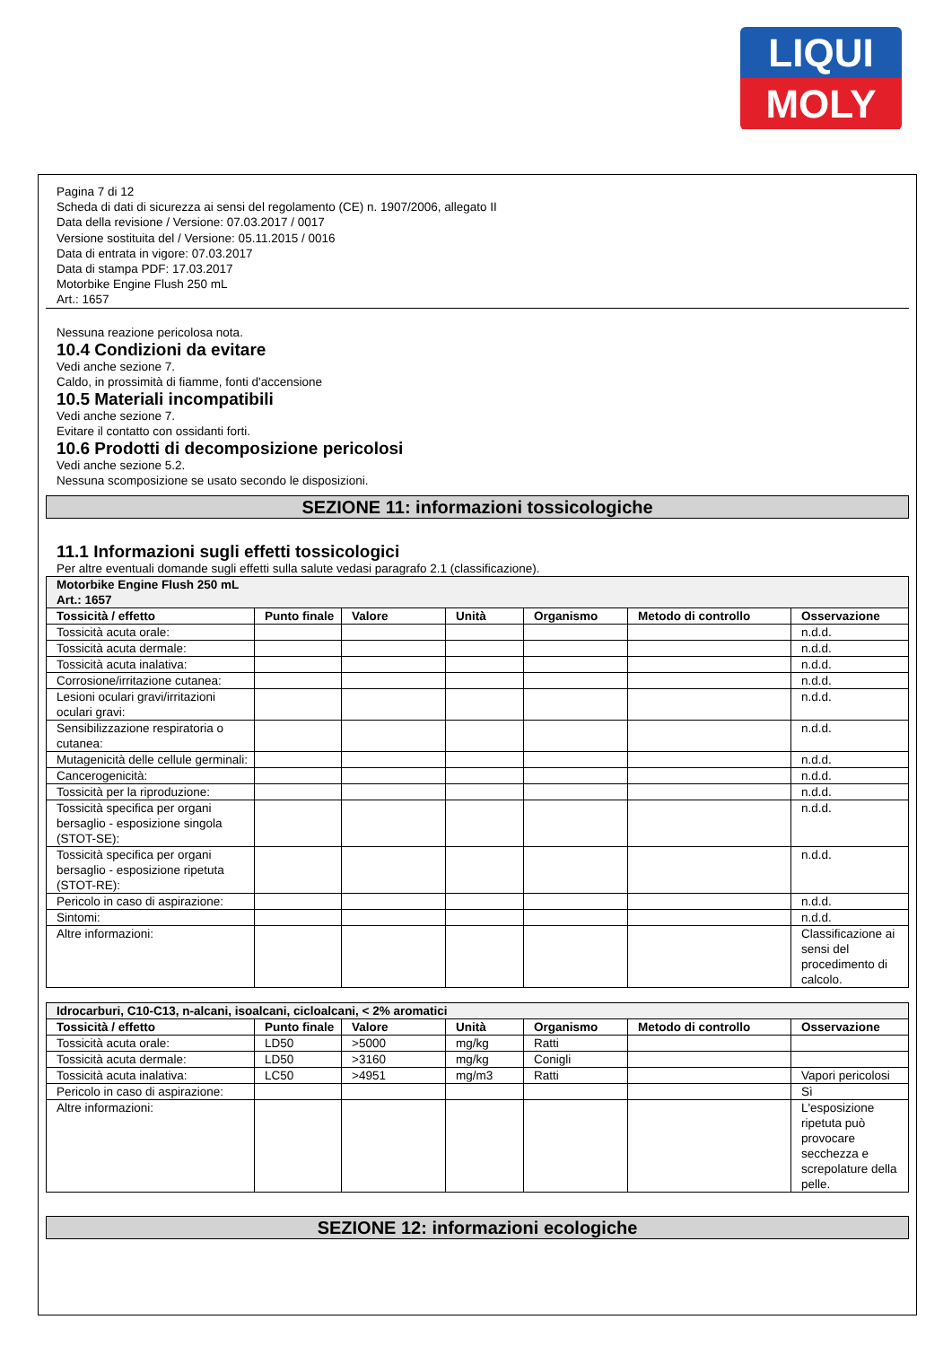LIQUI
MOLY
Pagina 7 di 12
Scheda di dati di sicurezza ai sensi del regolamento (CE) n. 1907/2006, allegato II
Data della revisione / Versione: 07.03.2017 / 0017
Versione sostituita del / Versione: 05.11.2015 / 0016
Data di entrata in vigore: 07.03.2017
Data di stampa PDF: 17.03.2017
Motorbike Engine Flush 250 mL
Art.: 1657
Nessuna reazione pericolosa nota.
10.4 Condizioni da evitare
Vedi anche sezione 7.
Caldo, in prossimità di fiamme, fonti d'accensione
10.5 Materiali incompatibili
Vedi anche sezione 7.
Evitare il contatto con ossidanti forti.
10.6 Prodotti di decomposizione pericolosi
Vedi anche sezione 5.2.
Nessuna scomposizione se usato secondo le disposizioni.
SEZIONE 11: informazioni tossicologiche
11.1 Informazioni sugli effetti tossicologici
Per altre eventuali domande sugli effetti sulla salute vedasi paragrafo 2.1 (classificazione).
| Motorbike Engine Flush 250 mL Art.: 1657 | | | | | | |
| Tossicità / effetto | Punto finale | Valore | Unità | Organismo | Metodo di controllo | Osservazione |
| Tossicità acuta orale: | | | | | | n.d.d. |
| Tossicità acuta dermale: | | | | | | n.d.d. |
| Tossicità acuta inalativa: | | | | | | n.d.d. |
| Corrosione/irritazione cutanea: | | | | | | n.d.d. |
| Lesioni oculari gravi/irritazioni oculari gravi: | | | | | | n.d.d. |
| Sensibilizzazione respiratoria o cutanea: | | | | | | n.d.d. |
| Mutagenicità delle cellule germinali: | | | | | | n.d.d. |
| Cancerogenicità: | | | | | | n.d.d. |
| Tossicità per la riproduzione: | | | | | | n.d.d. |
| Tossicità specifica per organi bersaglio - esposizione singola (STOT-SE): | | | | | | n.d.d. |
| Tossicità specifica per organi bersaglio - esposizione ripetuta (STOT-RE): | | | | | | n.d.d. |
| Pericolo in caso di aspirazione: | | | | | | n.d.d. |
| Sintomi: | | | | | | n.d.d. |
| Altre informazioni: | | | | | | Classificazione ai sensi del procedimento di calcolo. |
| Idrocarburi, C10-C13, n-alcani, isoalcani, cicloalcani, < 2% aromatici | | | | | | |
| Tossicità / effetto | Punto finale | Valore | Unità | Organismo | Metodo di controllo | Osservazione |
| Tossicità acuta orale: | LD50 | >5000 | mg/kg | Ratti | | |
| Tossicità acuta dermale: | LD50 | >3160 | mg/kg | Conigli | | |
| Tossicità acuta inalativa: | LC50 | >4951 | mg/m3 | Ratti | | Vapori pericolosi |
| Pericolo in caso di aspirazione: | | | | | | Sì |
| Altre informazioni: | | | | | | L'esposizione ripetuta può provocare secchezza e screpolature della pelle. |
SEZIONE 12: informazioni ecologiche